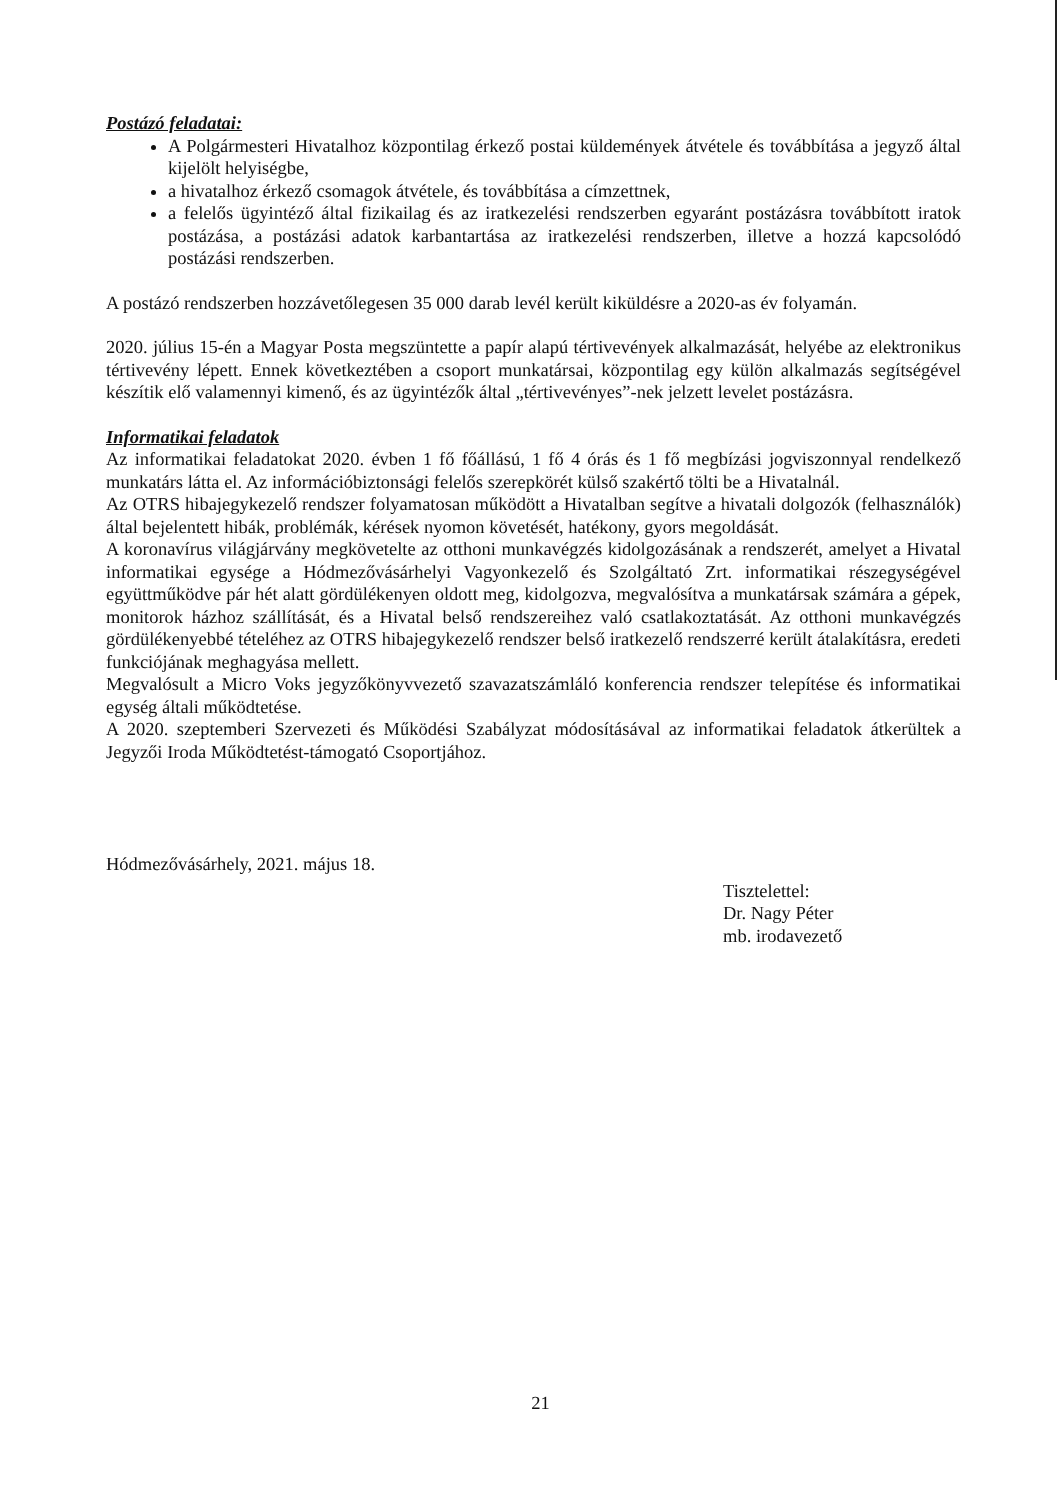Postázó feladatai:
A Polgármesteri Hivatalhoz központilag érkező postai küldemények átvétele és továbbítása a jegyző által kijelölt helyiségbe,
a hivatalhoz érkező csomagok átvétele, és továbbítása a címzettnek,
a felelős ügyintéző által fizikailag és az iratkezelési rendszerben egyaránt postázásra továbbított iratok postázása, a postázási adatok karbantartása az iratkezelési rendszerben, illetve a hozzá kapcsolódó postázási rendszerben.
A postázó rendszerben hozzávetőlegesen 35 000 darab levél került kiküldésre a 2020-as év folyamán.
2020. július 15-én a Magyar Posta megszüntette a papír alapú tértivevények alkalmazását, helyébe az elektronikus tértivevény lépett. Ennek következtében a csoport munkatársai, központilag egy külön alkalmazás segítségével készítik elő valamennyi kimenő, és az ügyintézők által „tértivevényes”-nek jelzett levelet postázásra.
Informatikai feladatok
Az informatikai feladatokat 2020. évben 1 fő főállású, 1 fő 4 órás és 1 fő megbízási jogviszonnyal rendelkező munkatárs látta el. Az információbiztonsági felelős szerepkörét külső szakértő tölti be a Hivatalnál.
Az OTRS hibajegykezelő rendszer folyamatosan működött a Hivatalban segítve a hivatali dolgozók (felhasználók) által bejelentett hibák, problémák, kérések nyomon követését, hatékony, gyors megoldását.
A koronavírus világjárvány megkövetelte az otthoni munkavégzés kidolgozásának a rendszerét, amelyet a Hivatal informatikai egysége a Hódmezővásárhelyi Vagyonkezelő és Szolgáltató Zrt. informatikai részegységével együttműködve pár hét alatt gördülékenyen oldott meg, kidolgozva, megvalósítva a munkatársak számára a gépek, monitorok házhoz szállítását, és a Hivatal belső rendszereihez való csatlakoztatását. Az otthoni munkavégzés gördülékenyebbé tételéhez az OTRS hibajegykezelő rendszer belső iratkezelő rendszerré került átalakításra, eredeti funkciójának meghagyása mellett.
Megvalósult a Micro Voks jegyzőkönyvvezető szavazatszámláló konferencia rendszer telepítése és informatikai egység általi működtetése.
A 2020. szeptemberi Szervezeti és Működési Szabályzat módosításával az informatikai feladatok átkerültek a Jegyzői Iroda Működtetést-támogató Csoportjához.
Hódmezővásárhely, 2021. május 18.
Tisztelettel:
Dr. Nagy Péter
mb. irodavezető
21